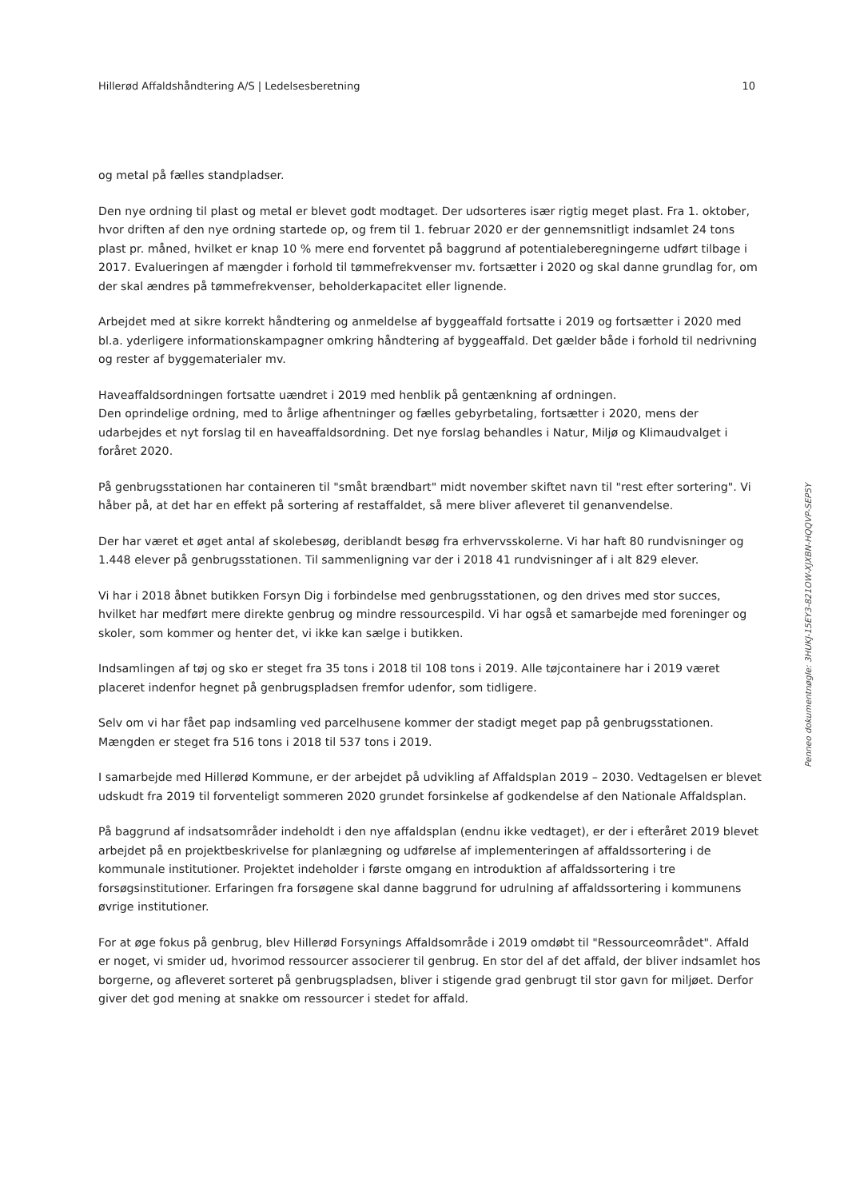Hillerød Affaldshåndtering A/S | Ledelsesberetning 10
og metal på fælles standpladser.
Den nye ordning til plast og metal er blevet godt modtaget. Der udsorteres især rigtig meget plast. Fra 1. oktober, hvor driften af den nye ordning startede op, og frem til 1. februar 2020 er der gennemsnitligt indsamlet 24 tons plast pr. måned, hvilket er knap 10 % mere end forventet på baggrund af potentialeberegningerne udført tilbage i 2017. Evalueringen af mængder i forhold til tømmefrekvenser mv. fortsætter i 2020 og skal danne grundlag for, om der skal ændres på tømmefrekvenser, beholderkapacitet eller lignende.
Arbejdet med at sikre korrekt håndtering og anmeldelse af byggeaffald fortsatte i 2019 og fortsætter i 2020 med bl.a. yderligere informationskampagner omkring håndtering af byggeaffald. Det gælder både i forhold til nedrivning og rester af byggematerialer mv.
Haveaffaldsordningen fortsatte uændret i 2019 med henblik på gentænkning af ordningen.
Den oprindelige ordning, med to årlige afhentninger og fælles gebyrbetaling, fortsætter i 2020, mens der udarbejdes et nyt forslag til en haveaffaldsordning. Det nye forslag behandles i Natur, Miljø og Klimaudvalget i foråret 2020.
På genbrugsstationen har containeren til "småt brændbart" midt november skiftet navn til "rest efter sortering". Vi håber på, at det har en effekt på sortering af restaffaldet, så mere bliver afleveret til genanvendelse.
Der har været et øget antal af skolebesøg, deriblandt besøg fra erhvervsskolerne. Vi har haft 80 rundvisninger og 1.448 elever på genbrugsstationen. Til sammenligning var der i 2018 41 rundvisninger af i alt 829 elever.
Vi har i 2018 åbnet butikken Forsyn Dig i forbindelse med genbrugsstationen, og den drives med stor succes, hvilket har medført mere direkte genbrug og mindre ressourcespild. Vi har også et samarbejde med foreninger og skoler, som kommer og henter det, vi ikke kan sælge i butikken.
Indsamlingen af tøj og sko er steget fra 35 tons i 2018 til 108 tons i 2019. Alle tøjcontainere har i 2019 været placeret indenfor hegnet på genbrugspladsen fremfor udenfor, som tidligere.
Selv om vi har fået pap indsamling ved parcelhusene kommer der stadigt meget pap på genbrugsstationen. Mængden er steget fra 516 tons i 2018 til 537 tons i 2019.
I samarbejde med Hillerød Kommune, er der arbejdet på udvikling af Affaldsplan 2019 – 2030. Vedtagelsen er blevet udskudt fra 2019 til forventeligt sommeren 2020 grundet forsinkelse af godkendelse af den Nationale Affaldsplan.
På baggrund af indsatsområder indeholdt i den nye affaldsplan (endnu ikke vedtaget), er der i efteråret 2019 blevet arbejdet på en projektbeskrivelse for planlægning og udførelse af implementeringen af affaldssortering i de kommunale institutioner. Projektet indeholder i første omgang en introduktion af affaldssortering i tre forsøgsinstitutioner. Erfaringen fra forsøgene skal danne baggrund for udrulning af affaldssortering i kommunens øvrige institutioner.
For at øge fokus på genbrug, blev Hillerød Forsynings Affaldsområde i 2019 omdøbt til "Ressourceområdet". Affald er noget, vi smider ud, hvorimod ressourcer associerer til genbrug. En stor del af det affald, der bliver indsamlet hos borgerne, og afleveret sorteret på genbrugspladsen, bliver i stigende grad genbrugt til stor gavn for miljøet. Derfor giver det god mening at snakke om ressourcer i stedet for affald.
Penneo dokumentnøgle: 3HUKJ-15EY3-821OW-XJXBN-HQQVP-SEP5Y